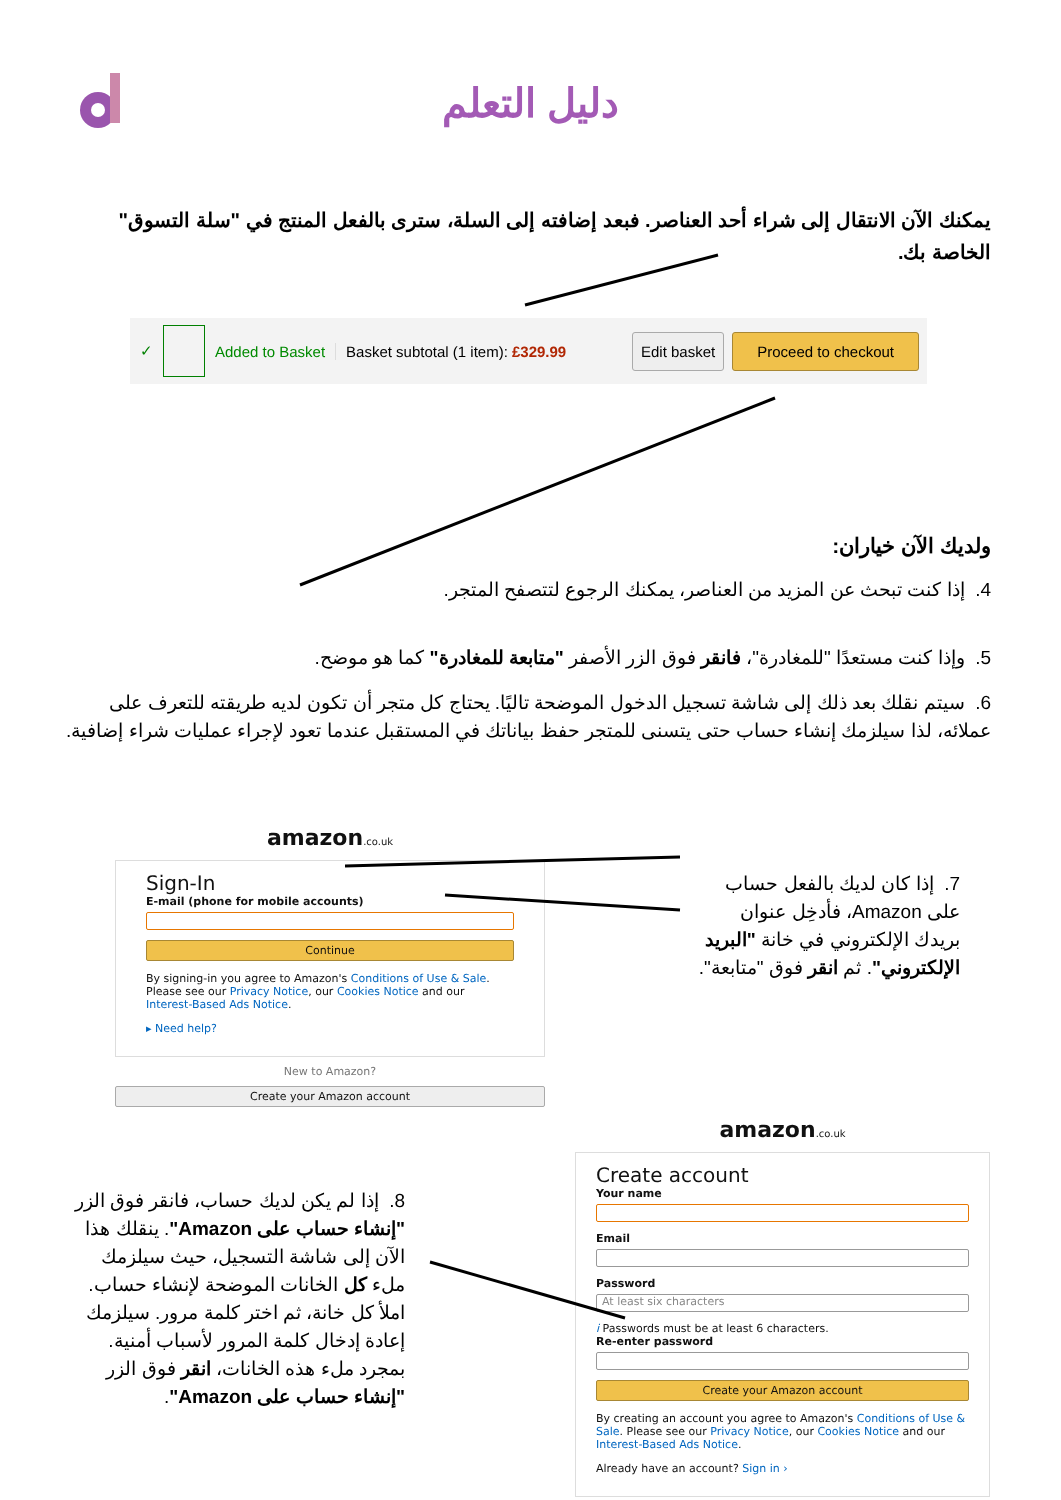دليل التعلم
يمكنك الآن الانتقال إلى شراء أحد العناصر. فبعد إضافته إلى السلة، سترى بالفعل المنتج في "سلة التسوق" الخاصة بك.
✓ Added to Basket Basket subtotal (1 item): £329.99 Edit basket Proceed to checkout
ولديك الآن خياران:
4. إذا كنت تبحث عن المزيد من العناصر، يمكنك الرجوع لتتصفح المتجر.
5. وإذا كنت مستعدًا "للمغادرة"، فانقر فوق الزر الأصفر "متابعة للمغادرة" كما هو موضح.
6. سيتم نقلك بعد ذلك إلى شاشة تسجيل الدخول الموضحة تاليًا. يحتاج كل متجر أن تكون لديه طريقته للتعرف على عملائه، لذا سيلزمك إنشاء حساب حتى يتسنى للمتجر حفظ بياناتك في المستقبل عندما تعود لإجراء عمليات شراء إضافية.
amazon.co.uk
Sign-In
E-mail (phone for mobile accounts)
Continue
By signing-in you agree to Amazon's Conditions of Use & Sale. Please see our Privacy Notice, our Cookies Notice and our Interest-Based Ads Notice.
▸ Need help?
New to Amazon?
Create your Amazon account
7. إذا كان لديك بالفعل حساب على Amazon، فأدخِل عنوان بريدك الإلكتروني في خانة "البريد الإلكتروني". ثم انقر فوق "متابعة".
8. إذا لم يكن لديك حساب، فانقر فوق الزر "إنشاء حساب على Amazon". ينقلك هذا الآن إلى شاشة التسجيل، حيث سيلزمك ملء كل الخانات الموضحة لإنشاء حساب. املأ كل خانة، ثم اختر كلمة مرور. سيلزمك إعادة إدخال كلمة المرور لأسباب أمنية. بمجرد ملء هذه الخانات، انقر فوق الزر "إنشاء حساب على Amazon".
amazon.co.uk
Create account
Your name
Email
Password
At least six characters
i Passwords must be at least 6 characters.
Re-enter password
Create your Amazon account
By creating an account you agree to Amazon's Conditions of Use & Sale. Please see our Privacy Notice, our Cookies Notice and our Interest-Based Ads Notice.
Already have an account? Sign in ›